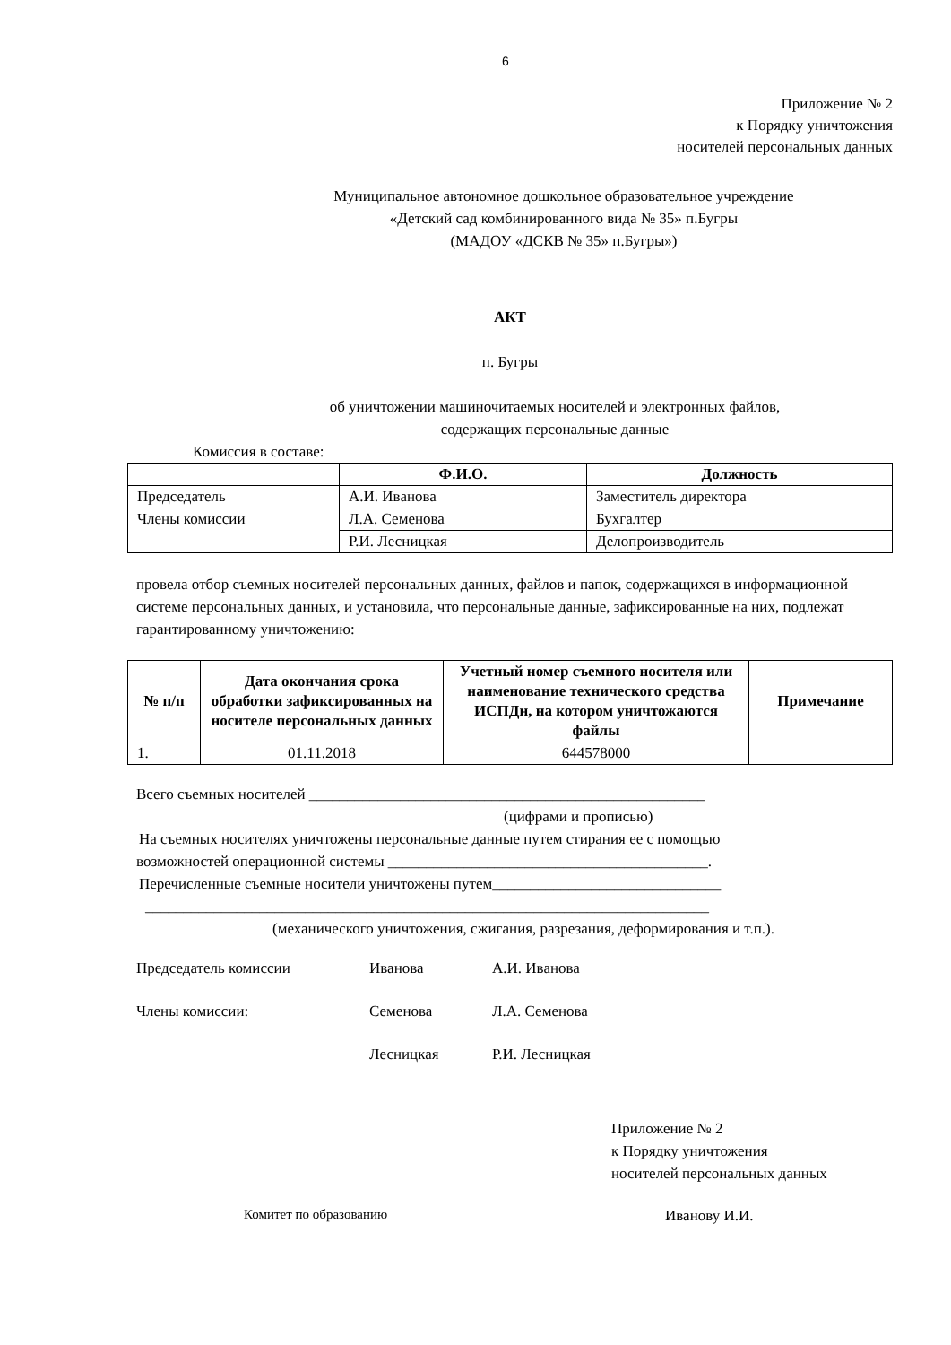6
Приложение № 2
к Порядку уничтожения
носителей персональных данных
Муниципальное автономное дошкольное образовательное учреждение
«Детский сад комбинированного вида № 35» п.Бугры
(МАДОУ «ДСКВ № 35» п.Бугры»)
АКТ
п. Бугры
об уничтожении машиночитаемых носителей и электронных файлов,
содержащих персональные данные
Комиссия в составе:
| | Ф.И.О. | Должность |
| --- | --- | --- |
| Председатель | А.И. Иванова | Заместитель директора |
| Члены комиссии | Л.А. Семенова | Бухгалтер |
| | Р.И. Лесницкая | Делопроизводитель |
провела отбор съемных носителей персональных данных, файлов и папок, содержащихся в информационной системе персональных данных, и установила, что персональные данные, зафиксированные на них, подлежат гарантированному уничтожению:
| № п/п | Дата окончания срока обработки зафиксированных на носителе персональных данных | Учетный номер съемного носителя или наименование технического средства ИСПДн, на котором уничтожаются файлы | Примечание |
| --- | --- | --- | --- |
| 1. | 01.11.2018 | 644578000 | |
Всего съемных носителей ____________________________________________________
(цифрами и прописью)
На съемных носителях уничтожены персональные данные путем стирания ее с помощью
возможностей операционной системы __________________________________________.
Перечисленные съемные носители уничтожены путем______________________________
__________________________________________________________________________
(механического уничтожения, сжигания, разрезания, деформирования и т.п.).
Председатель комиссии Иванова А.И. Иванова
Члены комиссии: Семенова Л.А. Семенова
Лесницкая Р.И. Лесницкая
Приложение № 2
к Порядку уничтожения
носителей персональных данных
Комитет по образованию Иванову И.И.